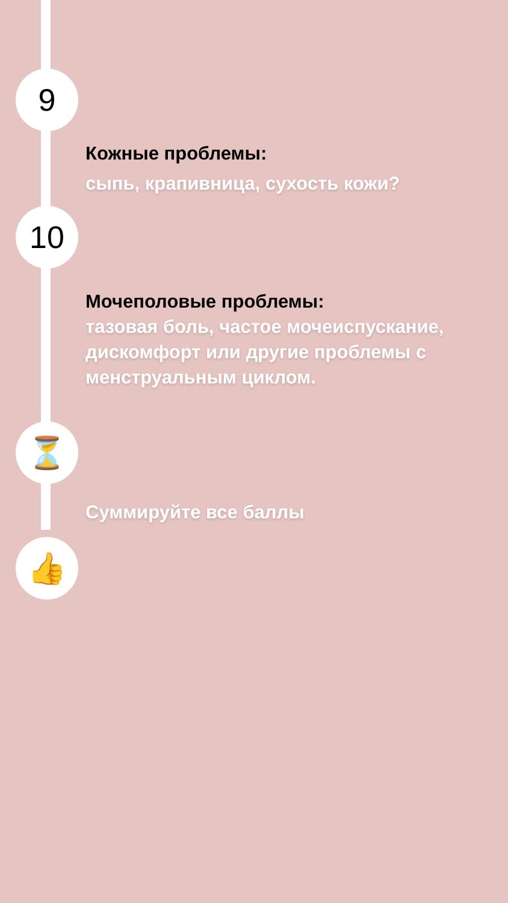9
Кожные проблемы:
сыпь, крапивница, сухость кожи?
10
Мочеполовые проблемы:
тазовая боль, частое мочеиспускание,
дискомфорт или другие проблемы с
менструальным циклом.
⏳
Суммируйте все баллы
👍